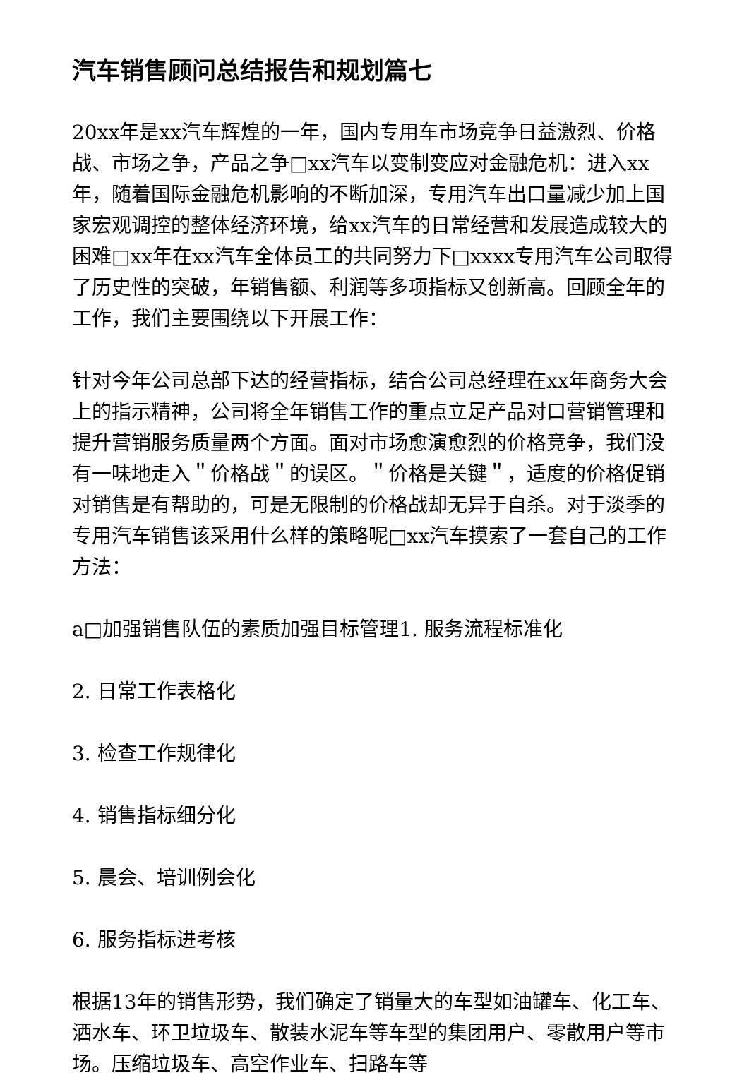汽车销售顾问总结报告和规划篇七
20xx年是xx汽车辉煌的一年，国内专用车市场竞争日益激烈、价格战、市场之争，产品之争□xx汽车以变制变应对金融危机：进入xx年，随着国际金融危机影响的不断加深，专用汽车出口量减少加上国家宏观调控的整体经济环境，给xx汽车的日常经营和发展造成较大的困难□xx年在xx汽车全体员工的共同努力下□xxxx专用汽车公司取得了历史性的突破，年销售额、利润等多项指标又创新高。回顾全年的工作，我们主要围绕以下开展工作：
针对今年公司总部下达的经营指标，结合公司总经理在xx年商务大会上的指示精神，公司将全年销售工作的重点立足产品对口营销管理和提升营销服务质量两个方面。面对市场愈演愈烈的价格竞争，我们没有一味地走入＂价格战＂的误区。＂价格是关键＂，适度的价格促销对销售是有帮助的，可是无限制的价格战却无异于自杀。对于淡季的专用汽车销售该采用什么样的策略呢□xx汽车摸索了一套自己的工作方法：
a□加强销售队伍的素质加强目标管理1. 服务流程标准化
2. 日常工作表格化
3. 检查工作规律化
4. 销售指标细分化
5. 晨会、培训例会化
6. 服务指标进考核
根据13年的销售形势，我们确定了销量大的车型如油罐车、化工车、洒水车、环卫垃圾车、散装水泥车等车型的集团用户、零散用户等市场。压缩垃圾车、高空作业车、扫路车等